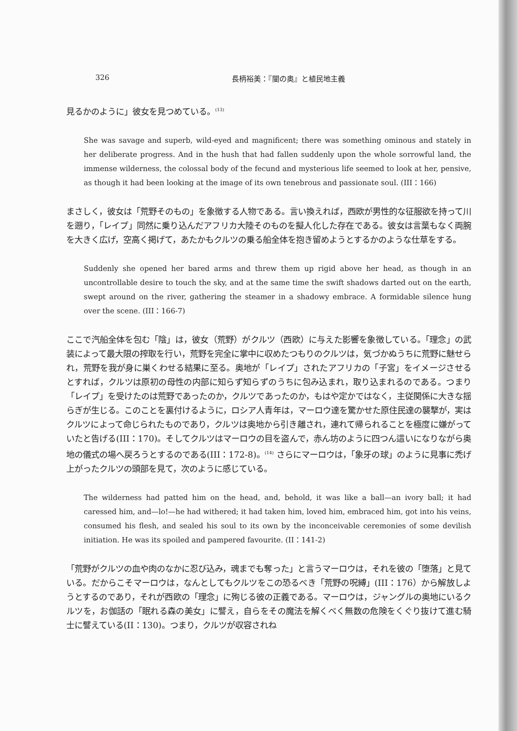326 長柄裕美：『闇の奥』と植民地主義
見るかのように」彼女を見つめている。<sup>(13)</sup>
She was savage and superb, wild-eyed and magnificent; there was something ominous and stately in her deliberate progress. And in the hush that had fallen suddenly upon the whole sorrowful land, the immense wilderness, the colossal body of the fecund and mysterious life seemed to look at her, pensive, as though it had been looking at the image of its own tenebrous and passionate soul. (III：166)
まさしく，彼女は「荒野そのもの」を象徴する人物である。言い換えれば，西欧が男性的な征服欲を持って川を遡り，「レイプ」同然に乗り込んだアフリカ大陸そのものを擬人化した存在である。彼女は言葉もなく両腕を大きく広げ，空高く掲げて，あたかもクルツの乗る船全体を抱き留めようとするかのような仕草をする。
Suddenly she opened her bared arms and threw them up rigid above her head, as though in an uncontrollable desire to touch the sky, and at the same time the swift shadows darted out on the earth, swept around on the river, gathering the steamer in a shadowy embrace. A formidable silence hung over the scene. (III：166-7)
ここで汽船全体を包む「陰」は，彼女（荒野）がクルツ（西欧）に与えた影響を象徴している。「理念」の武装によって最大限の搾取を行い，荒野を完全に掌中に収めたつもりのクルツは，気づかぬうちに荒野に魅せられ，荒野を我が身に巣くわせる結果に至る。奥地が「レイプ」されたアフリカの「子宮」をイメージさせるとすれば，クルツは原初の母性の内部に知らず知らずのうちに包み込まれ，取り込まれるのである。つまり「レイプ」を受けたのは荒野であったのか，クルツであったのか，もはや定かではなく，主従関係に大きな揺らぎが生じる。このことを裏付けるように，ロシア人青年は，マーロウ達を驚かせた原住民達の襲撃が，実はクルツによって命じられたものであり，クルツは奥地から引き離され，連れて帰られることを極度に嫌がっていたと告げる(III：170)。そしてクルツはマーロウの目を盗んで，赤ん坊のように四つん這いになりながら奥地の儀式の場へ戻ろうとするのである(III：172-8)。<sup>(14)</sup> さらにマーロウは，「象牙の球」のように見事に禿げ上がったクルツの頭部を見て，次のように感じている。
The wilderness had patted him on the head, and, behold, it was like a ball—an ivory ball; it had caressed him, and—lo!—he had withered; it had taken him, loved him, embraced him, got into his veins, consumed his flesh, and sealed his soul to its own by the inconceivable ceremonies of some devilish initiation. He was its spoiled and pampered favourite. (II：141-2)
「荒野がクルツの血や肉のなかに忍び込み，魂までも奪った」と言うマーロウは，それを彼の「堕落」と見ている。だからこそマーロウは，なんとしてもクルツをこの恐るべき「荒野の呪縛」(III：176）から解放しようとするのであり，それが西欧の「理念」に殉じる彼の正義である。マーロウは，ジャングルの奥地にいるクルツを，お伽話の「眠れる森の美女」に譬え，自らをその魔法を解くべく無数の危険をくぐり抜けて進む騎士に譬えている(II：130)。つまり，クルツが収容されね